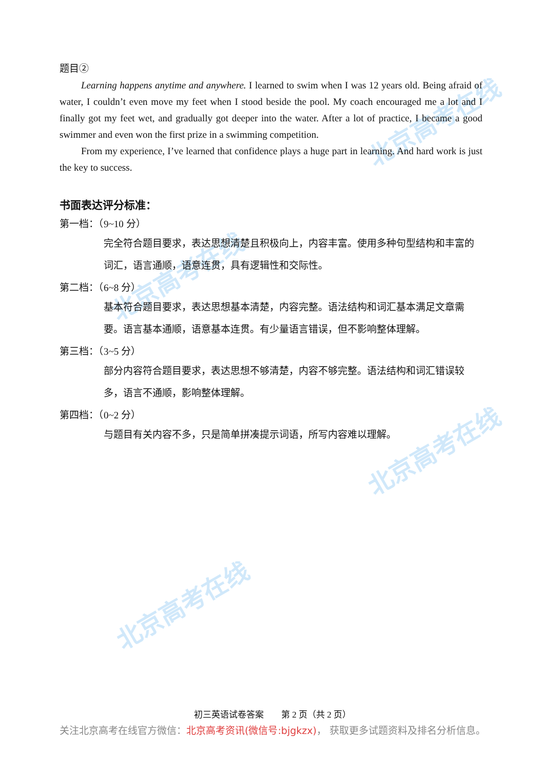北京高考在线
北京高考在线
北京高考在线
北京高考在线
题目②
Learning happens anytime and anywhere. I learned to swim when I was 12 years old. Being afraid of water, I couldn’t even move my feet when I stood beside the pool. My coach encouraged me a lot and I finally got my feet wet, and gradually got deeper into the water. After a lot of practice, I became a good swimmer and even won the first prize in a swimming competition.
From my experience, I’ve learned that confidence plays a huge part in learning. And hard work is just the key to success.
书面表达评分标准：
第一档：（9~10 分）
完全符合题目要求，表达思想清楚且积极向上，内容丰富。使用多种句型结构和丰富的词汇，语言通顺，语意连贯，具有逻辑性和交际性。
第二档：（6~8 分）
基本符合题目要求，表达思想基本清楚，内容完整。语法结构和词汇基本满足文章需要。语言基本通顺，语意基本连贯。有少量语言错误，但不影响整体理解。
第三档：（3~5 分）
部分内容符合题目要求，表达思想不够清楚，内容不够完整。语法结构和词汇错误较多，语言不通顺，影响整体理解。
第四档：（0~2 分）
与题目有关内容不多，只是简单拼凑提示词语，所写内容难以理解。
初三英语试卷答案　　第 2 页（共 2 页）
关注北京高考在线官方微信：北京高考资讯(微信号:bjgkzx)， 获取更多试题资料及排名分析信息。